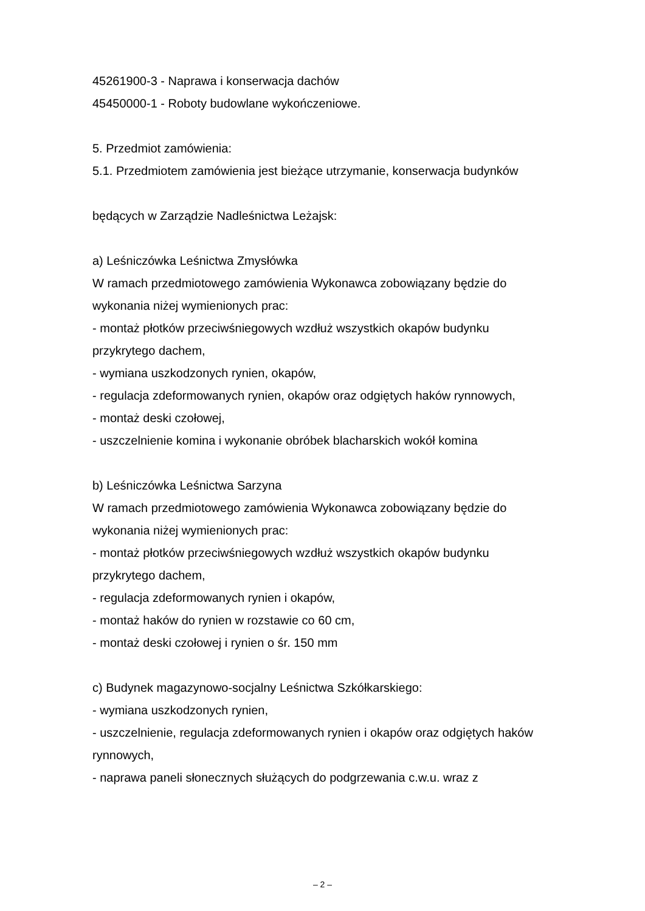45261900-3 - Naprawa i konserwacja dachów
45450000-1 - Roboty budowlane wykończeniowe.
5. Przedmiot zamówienia:
5.1. Przedmiotem zamówienia jest bieżące utrzymanie, konserwacja budynków
będących w Zarządzie Nadleśnictwa Leżajsk:
a) Leśniczówka Leśnictwa Zmysłówka
W ramach przedmiotowego zamówienia Wykonawca zobowiązany będzie do wykonania niżej wymienionych prac:
- montaż płotków przeciwśniegowych wzdłuż wszystkich okapów budynku przykrytego dachem,
- wymiana uszkodzonych rynien, okapów,
- regulacja zdeformowanych rynien, okapów oraz odgiętych haków rynnowych,
- montaż deski czołowej,
- uszczelnienie komina i wykonanie obróbek blacharskich wokół komina
b) Leśniczówka Leśnictwa Sarzyna
W ramach przedmiotowego zamówienia Wykonawca zobowiązany będzie do wykonania niżej wymienionych prac:
- montaż płotków przeciwśniegowych wzdłuż wszystkich okapów budynku przykrytego dachem,
- regulacja zdeformowanych rynien i okapów,
- montaż haków do rynien w rozstawie co 60 cm,
- montaż deski czołowej i rynien o śr. 150 mm
c) Budynek magazynowo-socjalny Leśnictwa Szkółkarskiego:
- wymiana uszkodzonych rynien,
- uszczelnienie, regulacja zdeformowanych rynien i okapów oraz odgiętych haków rynnowych,
- naprawa paneli słonecznych służących do podgrzewania c.w.u. wraz z
– 2 –